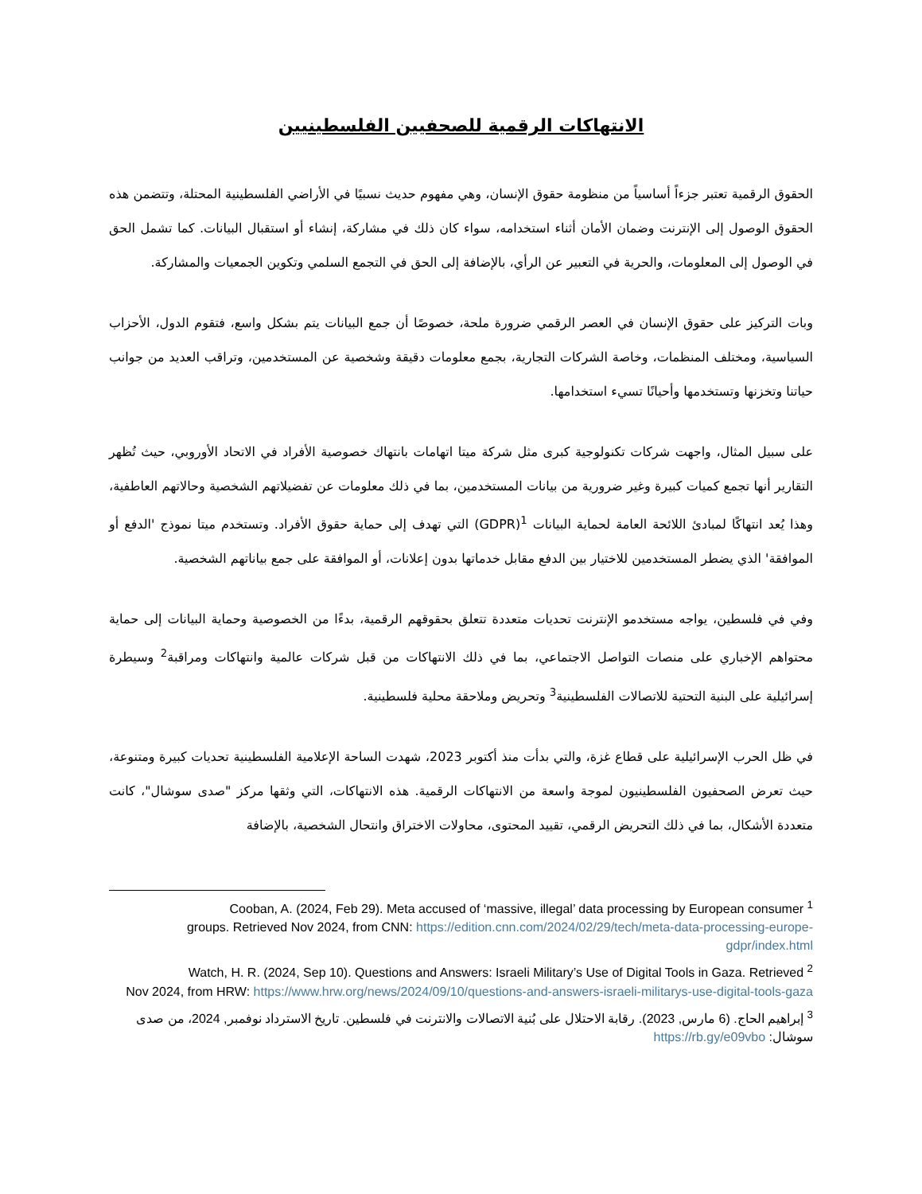الانتهاكات الرقمية للصحفيين الفلسطينيين
الحقوق الرقمية تعتبر جزءاً أساسياً من منظومة حقوق الإنسان، وهي مفهوم حديث نسبيًا في الأراضي الفلسطينية المحتلة، وتتضمن هذه الحقوق الوصول إلى الإنترنت وضمان الأمان أثناء استخدامه، سواء كان ذلك في مشاركة، إنشاء أو استقبال البيانات. كما تشمل الحق في الوصول إلى المعلومات، والحرية في التعبير عن الرأي، بالإضافة إلى الحق في التجمع السلمي وتكوين الجمعيات والمشاركة.
وبات التركيز على حقوق الإنسان في العصر الرقمي ضرورة ملحة، خصوصًا أن جمع البيانات يتم بشكل واسع، فتقوم الدول، الأحزاب السياسية، ومختلف المنظمات، وخاصة الشركات التجارية، بجمع معلومات دقيقة وشخصية عن المستخدمين، وتراقب العديد من جوانب حياتنا وتخزنها وتستخدمها وأحيانًا تسيء استخدامها.
على سبيل المثال، واجهت شركات تكنولوجية كبرى مثل شركة ميتا اتهامات بانتهاك خصوصية الأفراد في الاتحاد الأوروبي، حيث تُظهر التقارير أنها تجمع كميات كبيرة وغير ضرورية من بيانات المستخدمين، بما في ذلك معلومات عن تفضيلاتهم الشخصية وحالاتهم العاطفية، وهذا يُعد انتهاكًا لمبادئ اللائحة العامة لحماية البيانات <sup>1</sup>(GDPR) التي تهدف إلى حماية حقوق الأفراد. وتستخدم ميتا نموذج 'الدفع أو الموافقة' الذي يضطر المستخدمين للاختيار بين الدفع مقابل خدماتها بدون إعلانات، أو الموافقة على جمع بياناتهم الشخصية.
وفي في فلسطين، يواجه مستخدمو الإنترنت تحديات متعددة تتعلق بحقوقهم الرقمية، بدءًا من الخصوصية وحماية البيانات إلى حماية محتواهم الإخباري على منصات التواصل الاجتماعي، بما في ذلك الانتهاكات من قبل شركات عالمية وانتهاكات ومراقبة<sup>2</sup> وسيطرة إسرائيلية على البنية التحتية للاتصالات الفلسطينية<sup>3</sup> وتحريض وملاحقة محلية فلسطينية.
في ظل الحرب الإسرائيلية على قطاع غزة، والتي بدأت منذ أكتوبر 2023، شهدت الساحة الإعلامية الفلسطينية تحديات كبيرة ومتنوعة، حيث تعرض الصحفيون الفلسطينيون لموجة واسعة من الانتهاكات الرقمية. هذه الانتهاكات، التي وثقها مركز "صدى سوشال"، كانت متعددة الأشكال، بما في ذلك التحريض الرقمي، تقييد المحتوى، محاولات الاختراق وانتحال الشخصية، بالإضافة
Cooban, A. (2024, Feb 29). Meta accused of ‘massive, illegal’ data processing by European consumer <sup>1</sup>
groups. Retrieved Nov 2024, from CNN: https://edition.cnn.com/2024/02/29/tech/meta-data-processing-europe-gdpr/index.html
Watch, H. R. (2024, Sep 10). Questions and Answers: Israeli Military’s Use of Digital Tools in Gaza. Retrieved <sup>2</sup>
Nov 2024, from HRW: https://www.hrw.org/news/2024/09/10/questions-and-answers-israeli-militarys-use-digital-tools-gaza
<sup>3</sup> إبراهيم الحاج. (6 مارس, 2023). رقابة الاحتلال على بُنية الاتصالات والانترنت في فلسطين. تاريخ الاسترداد نوفمبر, 2024، من صدى سوشال: https://rb.gy/e09vbo